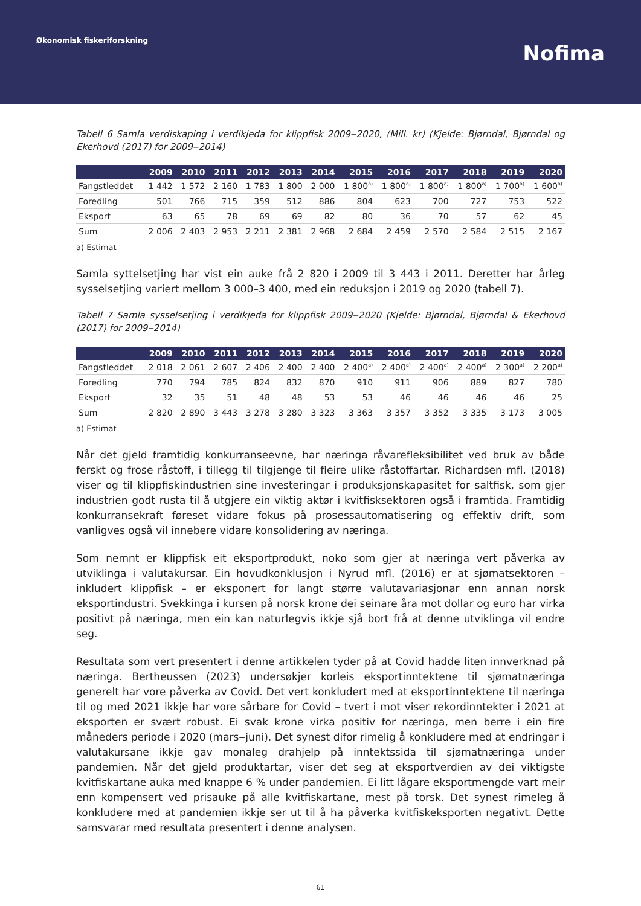Økonomisk fiskeriforskning
Nofima
Tabell 6 Samla verdiskaping i verdikjeda for klippfisk 2009‒2020, (Mill. kr) (Kjelde: Bjørndal, Bjørndal og Ekerhovd (2017) for 2009‒2014)
| | 2009 | 2010 | 2011 | 2012 | 2013 | 2014 | 2015 | 2016 | 2017 | 2018 | 2019 | 2020 |
| --- | --- | --- | --- | --- | --- | --- | --- | --- | --- | --- | --- | --- |
| Fangstleddet | 1 442 | 1 572 | 2 160 | 1 783 | 1 800 | 2 000 | 1 800<sup>a)</sup> | 1 800<sup>a)</sup> | 1 800<sup>a)</sup> | 1 800<sup>a)</sup> | 1 700<sup>a)</sup> | 1 600<sup>a)</sup> |
| Foredling | 501 | 766 | 715 | 359 | 512 | 886 | 804 | 623 | 700 | 727 | 753 | 522 |
| Eksport | 63 | 65 | 78 | 69 | 69 | 82 | 80 | 36 | 70 | 57 | 62 | 45 |
| Sum | 2 006 | 2 403 | 2 953 | 2 211 | 2 381 | 2 968 | 2 684 | 2 459 | 2 570 | 2 584 | 2 515 | 2 167 |
a) Estimat
Samla syttelsetjing har vist ein auke frå 2 820 i 2009 til 3 443 i 2011. Deretter har årleg sysselsetjing variert mellom 3 000–3 400, med ein reduksjon i 2019 og 2020 (tabell 7).
Tabell 7 Samla sysselsetjing i verdikjeda for klippfisk 2009‒2020 (Kjelde: Bjørndal, Bjørndal & Ekerhovd (2017) for 2009‒2014)
| | 2009 | 2010 | 2011 | 2012 | 2013 | 2014 | 2015 | 2016 | 2017 | 2018 | 2019 | 2020 |
| --- | --- | --- | --- | --- | --- | --- | --- | --- | --- | --- | --- | --- |
| Fangstleddet | 2 018 | 2 061 | 2 607 | 2 406 | 2 400 | 2 400 | 2 400<sup>a)</sup> | 2 400<sup>a)</sup> | 2 400<sup>a)</sup> | 2 400<sup>a)</sup> | 2 300<sup>a)</sup> | 2 200<sup>a)</sup> |
| Foredling | 770 | 794 | 785 | 824 | 832 | 870 | 910 | 911 | 906 | 889 | 827 | 780 |
| Eksport | 32 | 35 | 51 | 48 | 48 | 53 | 53 | 46 | 46 | 46 | 46 | 25 |
| Sum | 2 820 | 2 890 | 3 443 | 3 278 | 3 280 | 3 323 | 3 363 | 3 357 | 3 352 | 3 335 | 3 173 | 3 005 |
a) Estimat
Når det gjeld framtidig konkurranseevne, har næringa råvarefleksibilitet ved bruk av både ferskt og frose råstoff, i tillegg til tilgjenge til fleire ulike råstoffartar. Richardsen mfl. (2018) viser og til klippfiskindustrien sine investeringar i produksjonskapasitet for saltfisk, som gjer industrien godt rusta til å utgjere ein viktig aktør i kvitfisksektoren også i framtida. Framtidig konkurransekraft føreset vidare fokus på prosessautomatisering og effektiv drift, som vanligves også vil innebere vidare konsolidering av næringa.
Som nemnt er klippfisk eit eksportprodukt, noko som gjer at næringa vert påverka av utviklinga i valutakursar. Ein hovudkonklusjon i Nyrud mfl. (2016) er at sjømatsektoren – inkludert klippfisk – er eksponert for langt større valutavariasjonar enn annan norsk eksportindustri. Svekkinga i kursen på norsk krone dei seinare åra mot dollar og euro har virka positivt på næringa, men ein kan naturlegvis ikkje sjå bort frå at denne utviklinga vil endre seg.
Resultata som vert presentert i denne artikkelen tyder på at Covid hadde liten innverknad på næringa. Bertheussen (2023) undersøkjer korleis eksportinntektene til sjømatnæringa generelt har vore påverka av Covid. Det vert konkludert med at eksportinntektene til næringa til og med 2021 ikkje har vore sårbare for Covid – tvert i mot viser rekordinntekter i 2021 at eksporten er svært robust. Ei svak krone virka positiv for næringa, men berre i ein fire måneders periode i 2020 (mars‒juni). Det synest difor rimelig å konkludere med at endringar i valutakursane ikkje gav monaleg drahjelp på inntektssida til sjømatnæringa under pandemien. Når det gjeld produktartar, viser det seg at eksportverdien av dei viktigste kvitfiskartane auka med knappe 6 % under pandemien. Ei litt lågare eksportmengde vart meir enn kompensert ved prisauke på alle kvitfiskartane, mest på torsk. Det synest rimeleg å konkludere med at pandemien ikkje ser ut til å ha påverka kvitfiskeksporten negativt. Dette samsvarar med resultata presentert i denne analysen.
61